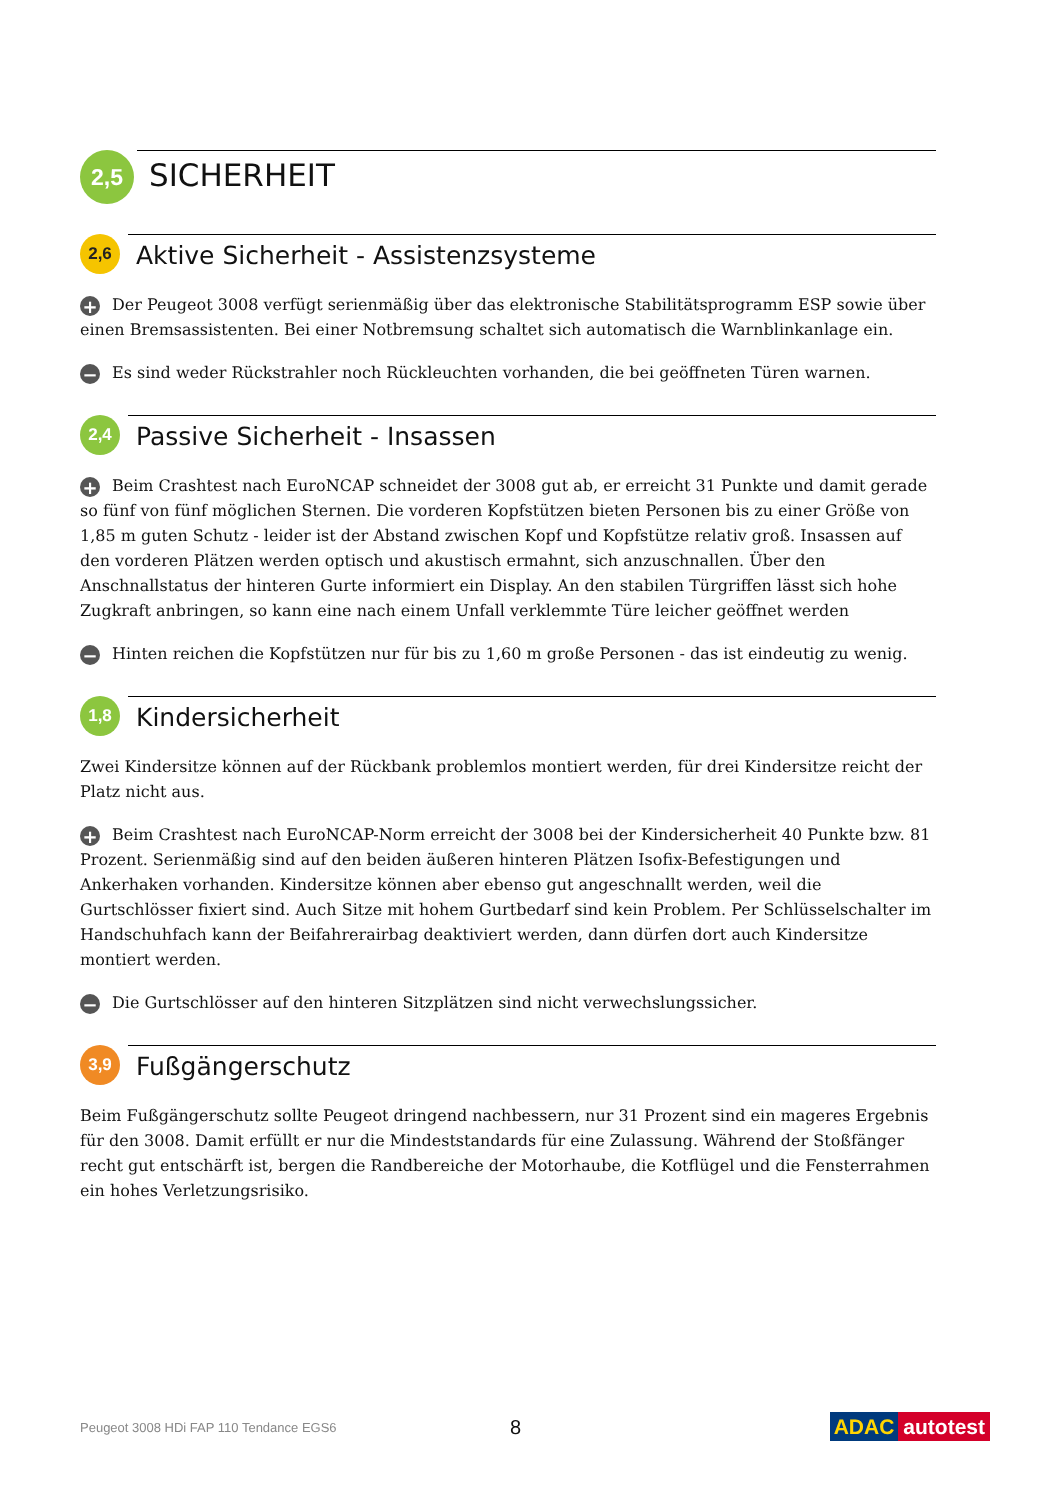2,5
SICHERHEIT
2,6
Aktive Sicherheit - Assistenzsysteme
+ Der Peugeot 3008 verfügt serienmäßig über das elektronische Stabilitätsprogramm ESP sowie über einen Bremsassistenten. Bei einer Notbremsung schaltet sich automatisch die Warnblinkanlage ein.
− Es sind weder Rückstrahler noch Rückleuchten vorhanden, die bei geöffneten Türen warnen.
2,4
Passive Sicherheit - Insassen
+ Beim Crashtest nach EuroNCAP schneidet der 3008 gut ab, er erreicht 31 Punkte und damit gerade so fünf von fünf möglichen Sternen. Die vorderen Kopfstützen bieten Personen bis zu einer Größe von 1,85 m guten Schutz - leider ist der Abstand zwischen Kopf und Kopfstütze relativ groß. Insassen auf den vorderen Plätzen werden optisch und akustisch ermahnt, sich anzuschnallen. Über den Anschnallstatus der hinteren Gurte informiert ein Display. An den stabilen Türgriffen lässt sich hohe Zugkraft anbringen, so kann eine nach einem Unfall verklemmte Türe leicher geöffnet werden
− Hinten reichen die Kopfstützen nur für bis zu 1,60 m große Personen - das ist eindeutig zu wenig.
1,8
Kindersicherheit
Zwei Kindersitze können auf der Rückbank problemlos montiert werden, für drei Kindersitze reicht der Platz nicht aus.
+ Beim Crashtest nach EuroNCAP-Norm erreicht der 3008 bei der Kindersicherheit 40 Punkte bzw. 81 Prozent. Serienmäßig sind auf den beiden äußeren hinteren Plätzen Isofix-Befestigungen und Ankerhaken vorhanden. Kindersitze können aber ebenso gut angeschnallt werden, weil die Gurtschlösser fixiert sind. Auch Sitze mit hohem Gurtbedarf sind kein Problem. Per Schlüsselschalter im Handschuhfach kann der Beifahrerairbag deaktiviert werden, dann dürfen dort auch Kindersitze montiert werden.
− Die Gurtschlösser auf den hinteren Sitzplätzen sind nicht verwechslungssicher.
3,9
Fußgängerschutz
Beim Fußgängerschutz sollte Peugeot dringend nachbessern, nur 31 Prozent sind ein mageres Ergebnis für den 3008. Damit erfüllt er nur die Mindeststandards für eine Zulassung. Während der Stoßfänger recht gut entschärft ist, bergen die Randbereiche der Motorhaube, die Kotflügel und die Fensterrahmen ein hohes Verletzungsrisiko.
Peugeot 3008 HDi FAP 110 Tendance EGS6 8 ADAC autotest